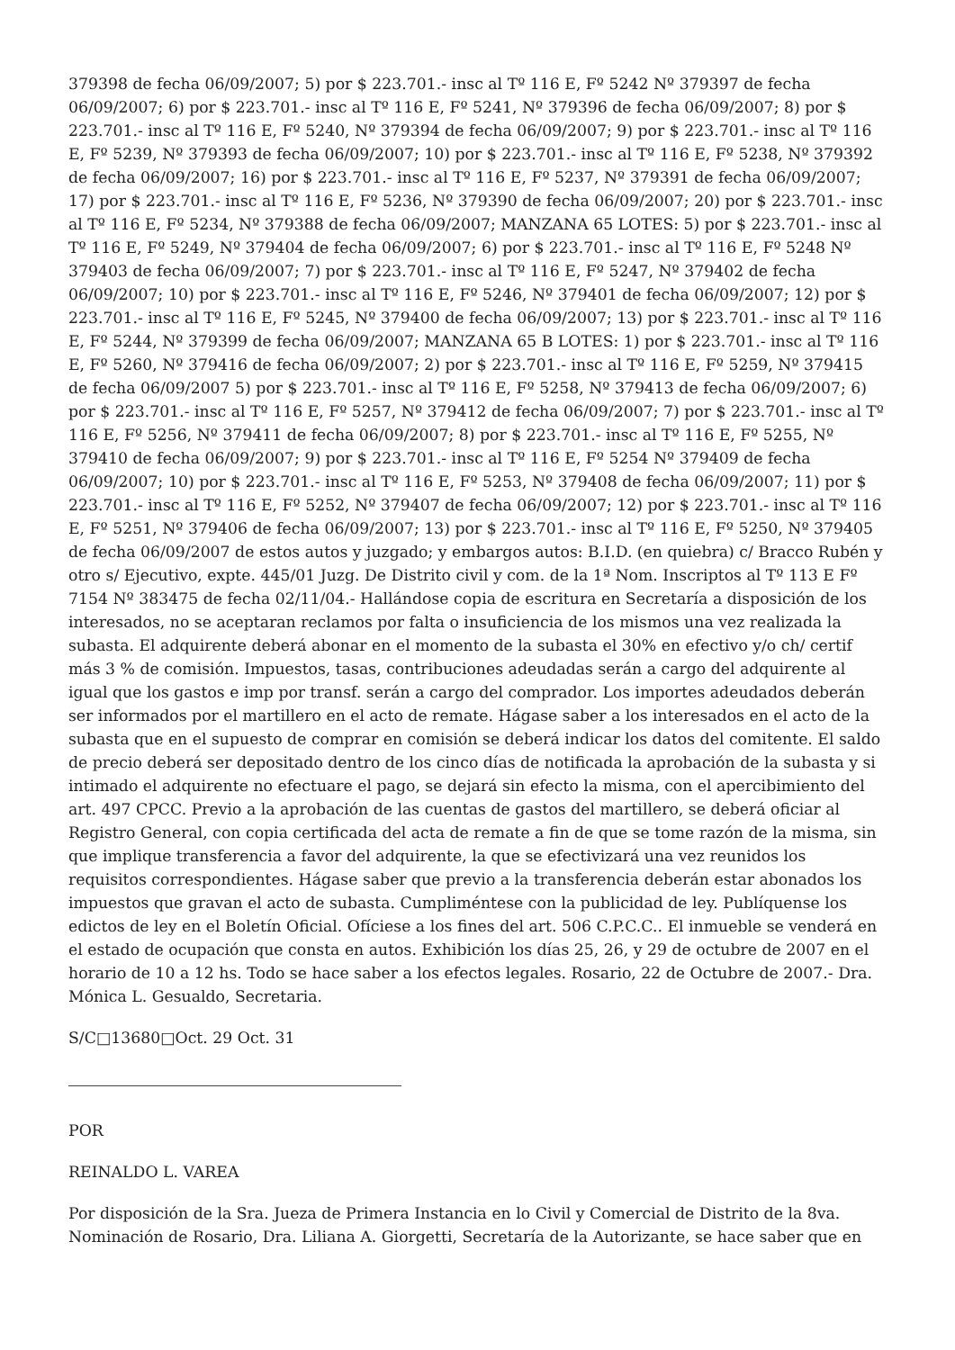379398 de fecha 06/09/2007; 5) por $ 223.701.- insc al Tº 116 E, Fº 5242 Nº 379397 de fecha 06/09/2007; 6) por $ 223.701.- insc al Tº 116 E, Fº 5241, Nº 379396 de fecha 06/09/2007; 8) por $ 223.701.- insc al Tº 116 E, Fº 5240, Nº 379394 de fecha 06/09/2007; 9) por $ 223.701.- insc al Tº 116 E, Fº 5239, Nº 379393 de fecha 06/09/2007; 10) por $ 223.701.- insc al Tº 116 E, Fº 5238, Nº 379392 de fecha 06/09/2007; 16) por $ 223.701.- insc al Tº 116 E, Fº 5237, Nº 379391 de fecha 06/09/2007; 17) por $ 223.701.- insc al Tº 116 E, Fº 5236, Nº 379390 de fecha 06/09/2007; 20) por $ 223.701.- insc al Tº 116 E, Fº 5234, Nº 379388 de fecha 06/09/2007; MANZANA 65 LOTES: 5) por $ 223.701.- insc al Tº 116 E, Fº 5249, Nº 379404 de fecha 06/09/2007; 6) por $ 223.701.- insc al Tº 116 E, Fº 5248 Nº 379403 de fecha 06/09/2007; 7) por $ 223.701.- insc al Tº 116 E, Fº 5247, Nº 379402 de fecha 06/09/2007; 10) por $ 223.701.- insc al Tº 116 E, Fº 5246, Nº 379401 de fecha 06/09/2007; 12) por $ 223.701.- insc al Tº 116 E, Fº 5245, Nº 379400 de fecha 06/09/2007; 13) por $ 223.701.- insc al Tº 116 E, Fº 5244, Nº 379399 de fecha 06/09/2007; MANZANA 65 B LOTES: 1) por $ 223.701.- insc al Tº 116 E, Fº 5260, Nº 379416 de fecha 06/09/2007; 2) por $ 223.701.- insc al Tº 116 E, Fº 5259, Nº 379415 de fecha 06/09/2007 5) por $ 223.701.- insc al Tº 116 E, Fº 5258, Nº 379413 de fecha 06/09/2007; 6) por $ 223.701.- insc al Tº 116 E, Fº 5257, Nº 379412 de fecha 06/09/2007; 7) por $ 223.701.- insc al Tº 116 E, Fº 5256, Nº 379411 de fecha 06/09/2007; 8) por $ 223.701.- insc al Tº 116 E, Fº 5255, Nº 379410 de fecha 06/09/2007; 9) por $ 223.701.- insc al Tº 116 E, Fº 5254 Nº 379409 de fecha 06/09/2007; 10) por $ 223.701.- insc al Tº 116 E, Fº 5253, Nº 379408 de fecha 06/09/2007; 11) por $ 223.701.- insc al Tº 116 E, Fº 5252, Nº 379407 de fecha 06/09/2007; 12) por $ 223.701.- insc al Tº 116 E, Fº 5251, Nº 379406 de fecha 06/09/2007; 13) por $ 223.701.- insc al Tº 116 E, Fº 5250, Nº 379405 de fecha 06/09/2007 de estos autos y juzgado; y embargos autos: B.I.D. (en quiebra) c/ Bracco Rubén y otro s/ Ejecutivo, expte. 445/01 Juzg. De Distrito civil y com. de la 1ª Nom. Inscriptos al Tº 113 E Fº 7154 Nº 383475 de fecha 02/11/04.- Hallándose copia de escritura en Secretaría a disposición de los interesados, no se aceptaran reclamos por falta o insuficiencia de los mismos una vez realizada la subasta. El adquirente deberá abonar en el momento de la subasta el 30% en efectivo y/o ch/ certif más 3 % de comisión. Impuestos, tasas, contribuciones adeudadas serán a cargo del adquirente al igual que los gastos e imp por transf. serán a cargo del comprador. Los importes adeudados deberán ser informados por el martillero en el acto de remate. Hágase saber a los interesados en el acto de la subasta que en el supuesto de comprar en comisión se deberá indicar los datos del comitente. El saldo de precio deberá ser depositado dentro de los cinco días de notificada la aprobación de la subasta y si intimado el adquirente no efectuare el pago, se dejará sin efecto la misma, con el apercibimiento del art. 497 CPCC. Previo a la aprobación de las cuentas de gastos del martillero, se deberá oficiar al Registro General, con copia certificada del acta de remate a fin de que se tome razón de la misma, sin que implique transferencia a favor del adquirente, la que se efectivizará una vez reunidos los requisitos correspondientes. Hágase saber que previo a la transferencia deberán estar abonados los impuestos que gravan el acto de subasta. Cumpliméntese con la publicidad de ley. Publíquense los edictos de ley en el Boletín Oficial. Ofíciese a los fines del art. 506 C.P.C.C.. El inmueble se venderá en el estado de ocupación que consta en autos. Exhibición los días 25, 26, y 29 de octubre de 2007 en el horario de 10 a 12 hs. Todo se hace saber a los efectos legales. Rosario, 22 de Octubre de 2007.- Dra. Mónica L. Gesualdo, Secretaria.
S/C□13680□Oct. 29 Oct. 31
POR
REINALDO L. VAREA
Por disposición de la Sra. Jueza de Primera Instancia en lo Civil y Comercial de Distrito de la 8va. Nominación de Rosario, Dra. Liliana A. Giorgetti, Secretaría de la Autorizante, se hace saber que en